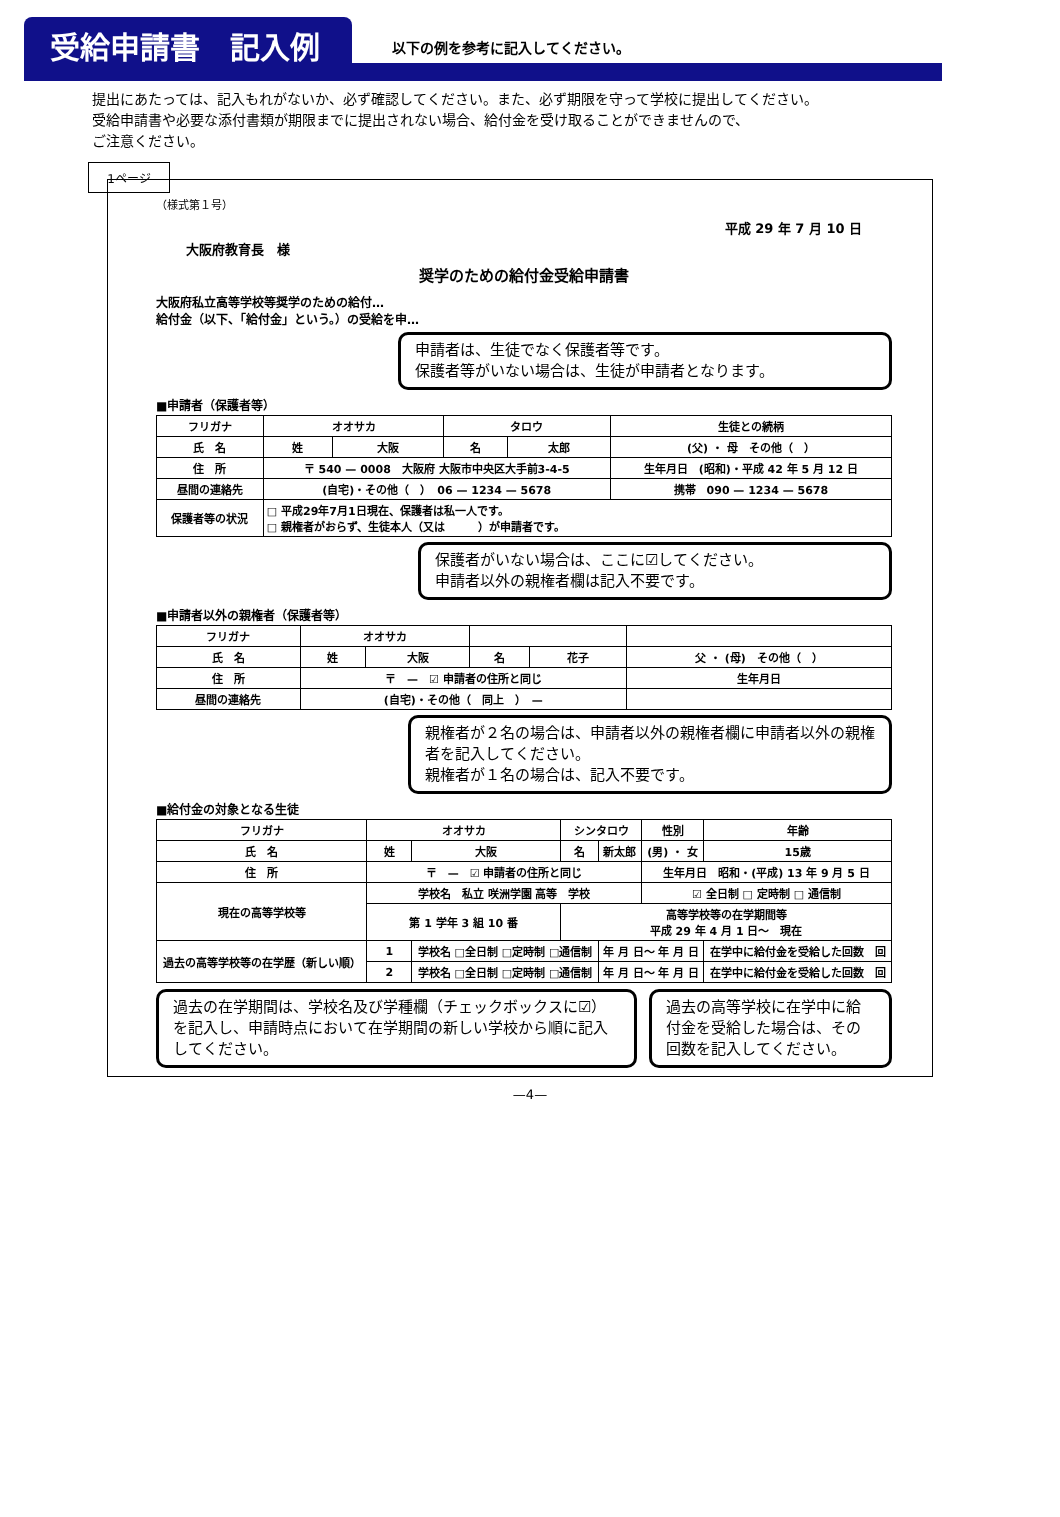受給申請書　記入例
以下の例を参考に記入してください。
提出にあたっては、記入もれがないか、必ず確認してください。また、必ず期限を守って学校に提出してください。
受給申請書や必要な添付書類が期限までに提出されない場合、給付金を受け取ることができませんので、
ご注意ください。
1ページ
（様式第１号）
平成 29 年 7 月 10 日
大阪府教育長　様
奨学のための給付金受給申請書
大阪府私立高等学校等奨学のための給付…
給付金（以下、「給付金」という。）の受給を申…
申請者は、生徒でなく保護者等です。
保護者等がいない場合は、生徒が申請者となります。
■申請者（保護者等）
| フリガナ | オオサカ | | タロウ | | 生徒との続柄 |
| 氏 名 | 姓 | 大阪 | 名 | 太郎 | (父) ・ 母 その他（ ） |
| 住 所 | 〒 540 — 0008 大阪府 大阪市中央区大手前3-4-5 | | | | 生年月日 (昭和)・平成 42 年 5 月 12 日 |
| 昼間の連絡先 | (自宅)・その他（ ） 06 — 1234 — 5678 | | | | 携帯 090 — 1234 — 5678 |
| 保護者等の状況 | □ 平成29年7月1日現在、保護者は私一人です。 □ 親権者がおらず、生徒本人（又は ）が申請者です。 | | | | |
保護者がいない場合は、ここに☑してください。
申請者以外の親権者欄は記入不要です。
■申請者以外の親権者（保護者等）
| フリガナ | オオサカ | | | | |
| 氏 名 | 姓 | 大阪 | 名 | 花子 | 父 ・ (母) その他（ ） |
| 住 所 | 〒 — ☑ 申請者の住所と同じ | | | | 生年月日 |
| 昼間の連絡先 | (自宅)・その他（ 同上 ） — | | | | |
親権者が２名の場合は、申請者以外の親権者欄に申請者以外の親権者を記入してください。
親権者が１名の場合は、記入不要です。
■給付金の対象となる生徒
| フリガナ | オオサカ | | シンタロウ | | 性別 | 年齢 |
| 氏 名 | 姓 | 大阪 | 名 | 新太郎 | (男) ・ 女 | 15歳 |
| 住 所 | 〒 — ☑ 申請者の住所と同じ | | | | 生年月日 昭和・(平成) 13 年 9 月 5 日 | |
| 現在の高等学校等 | 学校名 私立 咲洲学園 高等 学校 | | | | ☑ 全日制 □ 定時制 □ 通信制 | |
| | 第 1 学年 3 組 10 番 | | 高等学校等の在学期間等 平成 29 年 4 月 1 日～ 現在 | | | |
| 過去の高等学校等の在学歴（新しい順） | 1 | 学校名 □全日制 □定時制 □通信制 | | 年 月 日～ 年 月 日 | | 在学中に給付金を受給した回数 回 |
| | 2 | 学校名 □全日制 □定時制 □通信制 | | 年 月 日～ 年 月 日 | | 在学中に給付金を受給した回数 回 |
過去の在学期間は、学校名及び学種欄（チェックボックスに☑）を記入し、申請時点において在学期間の新しい学校から順に記入してください。
過去の高等学校に在学中に給付金を受給した場合は、その回数を記入してください。
—4—